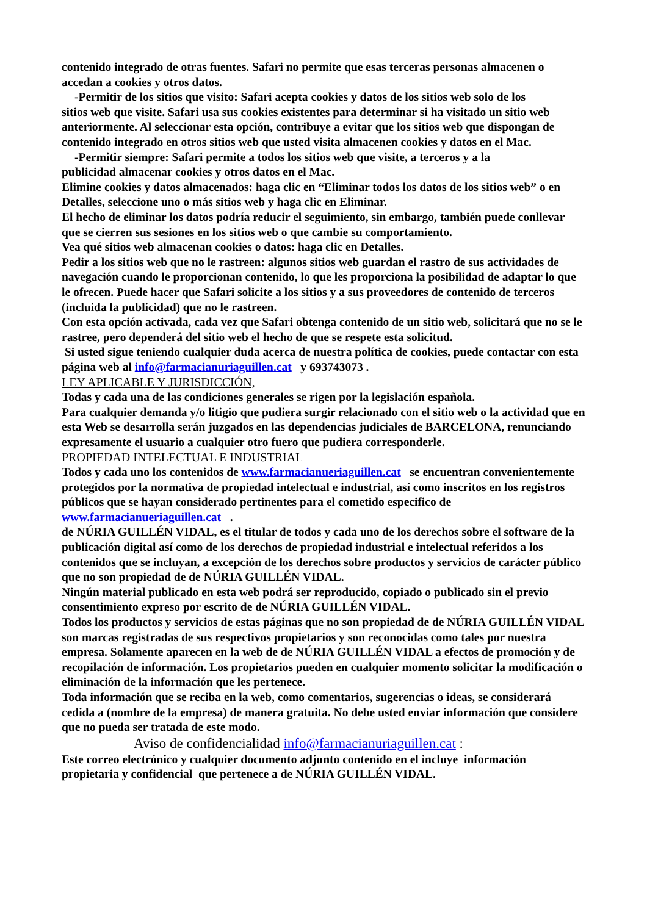contenido integrado de otras fuentes. Safari no permite que esas terceras personas almacenen o accedan a cookies y otros datos.
-Permitir de los sitios que visito: Safari acepta cookies y datos de los sitios web solo de los
sitios web que visite. Safari usa sus cookies existentes para determinar si ha visitado un sitio web anteriormente. Al seleccionar esta opción, contribuye a evitar que los sitios web que dispongan de contenido integrado en otros sitios web que usted visita almacenen cookies y datos en el Mac.
-Permitir siempre: Safari permite a todos los sitios web que visite, a terceros y a la
publicidad almacenar cookies y otros datos en el Mac.
Elimine cookies y datos almacenados: haga clic en “Eliminar todos los datos de los sitios web” o en Detalles, seleccione uno o más sitios web y haga clic en Eliminar.
El hecho de eliminar los datos podría reducir el seguimiento, sin embargo, también puede conllevar que se cierren sus sesiones en los sitios web o que cambie su comportamiento.
Vea qué sitios web almacenan cookies o datos: haga clic en Detalles.
Pedir a los sitios web que no le rastreen: algunos sitios web guardan el rastro de sus actividades de navegación cuando le proporcionan contenido, lo que les proporciona la posibilidad de adaptar lo que le ofrecen. Puede hacer que Safari solicite a los sitios y a sus proveedores de contenido de terceros (incluida la publicidad) que no le rastreen.
Con esta opción activada, cada vez que Safari obtenga contenido de un sitio web, solicitará que no se le rastree, pero dependerá del sitio web el hecho de que se respete esta solicitud.
Si usted sigue teniendo cualquier duda acerca de nuestra política de cookies, puede contactar con esta página web al info@farmacianuriaguillen.cat y 693743073 .
LEY APLICABLE Y JURISDICCIÓN,
Todas y cada una de las condiciones generales se rigen por la legislación española.
Para cualquier demanda y/o litigio que pudiera surgir relacionado con el sitio web o la actividad que en esta Web se desarrolla serán juzgados en las dependencias judiciales de BARCELONA, renunciando expresamente el usuario a cualquier otro fuero que pudiera corresponderle.
PROPIEDAD INTELECTUAL E INDUSTRIAL
Todos y cada uno los contenidos de www.farmacianueriaguillen.cat se encuentran convenientemente protegidos por la normativa de propiedad intelectual e industrial, así como inscritos en los registros públicos que se hayan considerado pertinentes para el cometido especifico de www.farmacianueriaguillen.cat .
de NÚRIA GUILLÉN VIDAL, es el titular de todos y cada uno de los derechos sobre el software de la publicación digital así como de los derechos de propiedad industrial e intelectual referidos a los contenidos que se incluyan, a excepción de los derechos sobre productos y servicios de carácter público que no son propiedad de de NÚRIA GUILLÉN VIDAL.
Ningún material publicado en esta web podrá ser reproducido, copiado o publicado sin el previo consentimiento expreso por escrito de de NÚRIA GUILLÉN VIDAL.
Todos los productos y servicios de estas páginas que no son propiedad de de NÚRIA GUILLÉN VIDAL son marcas registradas de sus respectivos propietarios y son reconocidas como tales por nuestra empresa. Solamente aparecen en la web de de NÚRIA GUILLÉN VIDAL a efectos de promoción y de recopilación de información. Los propietarios pueden en cualquier momento solicitar la modificación o eliminación de la información que les pertenece.
Toda información que se reciba en la web, como comentarios, sugerencias o ideas, se considerará cedida a (nombre de la empresa) de manera gratuita. No debe usted enviar información que considere que no pueda ser tratada de este modo.
Aviso de confidencialidad info@farmacianuriaguillen.cat :
Este correo electrónico y cualquier documento adjunto contenido en el incluye información propietaria y confidencial que pertenece a de NÚRIA GUILLÉN VIDAL.